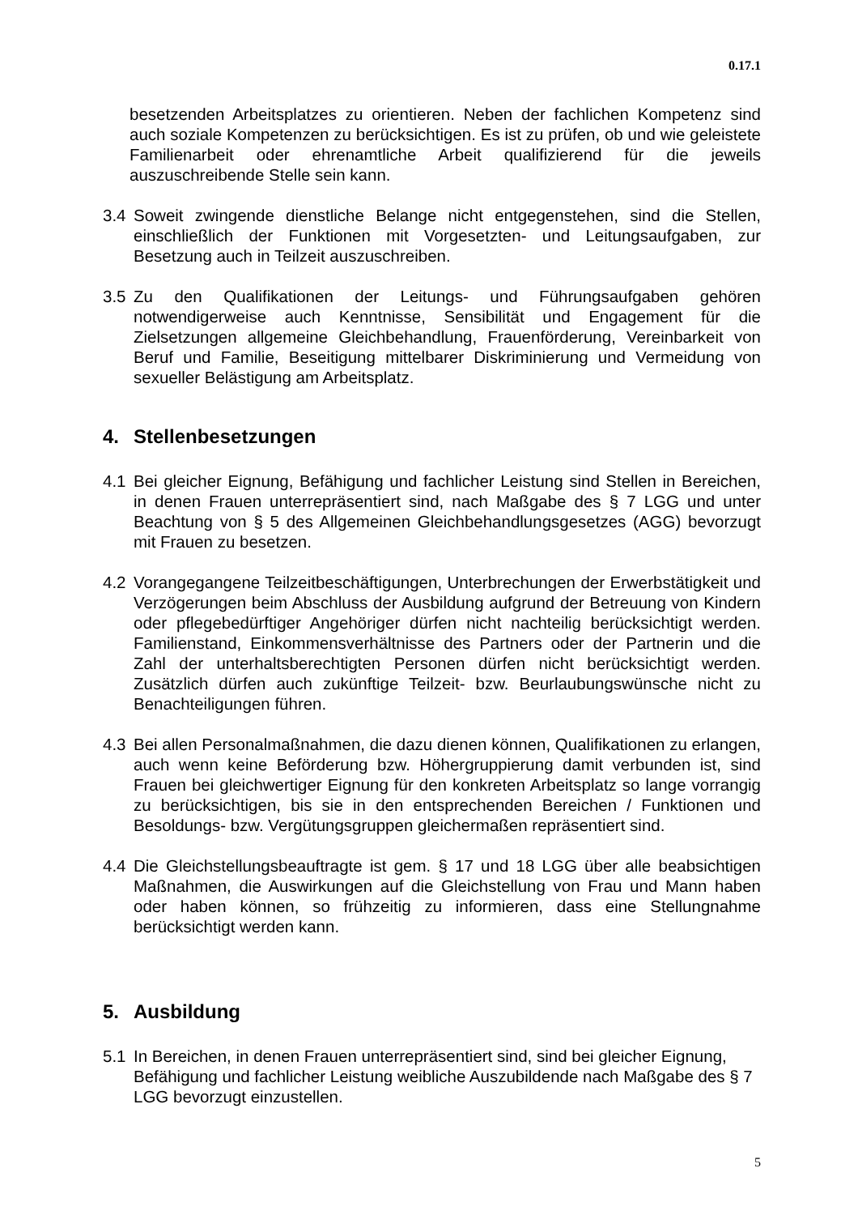0.17.1
besetzenden Arbeitsplatzes zu orientieren. Neben der fachlichen Kompetenz sind auch soziale Kompetenzen zu berücksichtigen. Es ist zu prüfen, ob und wie geleistete Familienarbeit oder ehrenamtliche Arbeit qualifizierend für die jeweils auszuschreibende Stelle sein kann.
3.4 Soweit zwingende dienstliche Belange nicht entgegenstehen, sind die Stellen, einschließlich der Funktionen mit Vorgesetzten- und Leitungsaufgaben, zur Besetzung auch in Teilzeit auszuschreiben.
3.5 Zu den Qualifikationen der Leitungs- und Führungsaufgaben gehören notwendigerweise auch Kenntnisse, Sensibilität und Engagement für die Zielsetzungen allgemeine Gleichbehandlung, Frauenförderung, Vereinbarkeit von Beruf und Familie, Beseitigung mittelbarer Diskriminierung und Vermeidung von sexueller Belästigung am Arbeitsplatz.
4. Stellenbesetzungen
4.1 Bei gleicher Eignung, Befähigung und fachlicher Leistung sind Stellen in Bereichen, in denen Frauen unterrepräsentiert sind, nach Maßgabe des § 7 LGG und unter Beachtung von § 5 des Allgemeinen Gleichbehandlungsgesetzes (AGG) bevorzugt mit Frauen zu besetzen.
4.2 Vorangegangene Teilzeitbeschäftigungen, Unterbrechungen der Erwerbstätigkeit und Verzögerungen beim Abschluss der Ausbildung aufgrund der Betreuung von Kindern oder pflegebedürftiger Angehöriger dürfen nicht nachteilig berücksichtigt werden. Familienstand, Einkommensverhältnisse des Partners oder der Partnerin und die Zahl der unterhaltsberechtigten Personen dürfen nicht berücksichtigt werden. Zusätzlich dürfen auch zukünftige Teilzeit- bzw. Beurlaubungswünsche nicht zu Benachteiligungen führen.
4.3 Bei allen Personalmaßnahmen, die dazu dienen können, Qualifikationen zu erlangen, auch wenn keine Beförderung bzw. Höhergruppierung damit verbunden ist, sind Frauen bei gleichwertiger Eignung für den konkreten Arbeitsplatz so lange vorrangig zu berücksichtigen, bis sie in den entsprechenden Bereichen / Funktionen und Besoldungs- bzw. Vergütungsgruppen gleichermaßen repräsentiert sind.
4.4 Die Gleichstellungsbeauftragte ist gem. § 17 und 18 LGG über alle beabsichtigen Maßnahmen, die Auswirkungen auf die Gleichstellung von Frau und Mann haben oder haben können, so frühzeitig zu informieren, dass eine Stellungnahme berücksichtigt werden kann.
5. Ausbildung
5.1 In Bereichen, in denen Frauen unterrepräsentiert sind, sind bei gleicher Eignung, Befähigung und fachlicher Leistung weibliche Auszubildende nach Maßgabe des § 7 LGG bevorzugt einzustellen.
5